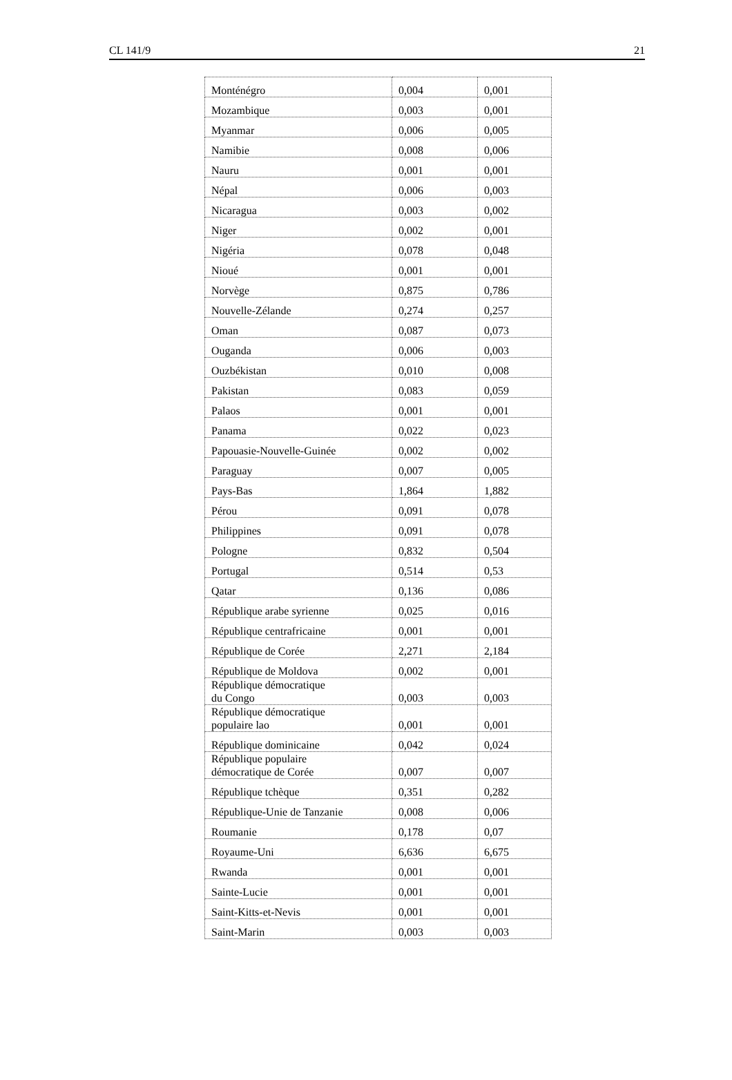CL 141/9 21
| Monténégro | 0,004 | 0,001 |
| Mozambique | 0,003 | 0,001 |
| Myanmar | 0,006 | 0,005 |
| Namibie | 0,008 | 0,006 |
| Nauru | 0,001 | 0,001 |
| Népal | 0,006 | 0,003 |
| Nicaragua | 0,003 | 0,002 |
| Niger | 0,002 | 0,001 |
| Nigéria | 0,078 | 0,048 |
| Nioué | 0,001 | 0,001 |
| Norvège | 0,875 | 0,786 |
| Nouvelle-Zélande | 0,274 | 0,257 |
| Oman | 0,087 | 0,073 |
| Ouganda | 0,006 | 0,003 |
| Ouzbékistan | 0,010 | 0,008 |
| Pakistan | 0,083 | 0,059 |
| Palaos | 0,001 | 0,001 |
| Panama | 0,022 | 0,023 |
| Papouasie-Nouvelle-Guinée | 0,002 | 0,002 |
| Paraguay | 0,007 | 0,005 |
| Pays-Bas | 1,864 | 1,882 |
| Pérou | 0,091 | 0,078 |
| Philippines | 0,091 | 0,078 |
| Pologne | 0,832 | 0,504 |
| Portugal | 0,514 | 0,53 |
| Qatar | 0,136 | 0,086 |
| République arabe syrienne | 0,025 | 0,016 |
| République centrafricaine | 0,001 | 0,001 |
| République de Corée | 2,271 | 2,184 |
| République de Moldova | 0,002 | 0,001 |
| République démocratique du Congo | 0,003 | 0,003 |
| République démocratique populaire lao | 0,001 | 0,001 |
| République dominicaine | 0,042 | 0,024 |
| République populaire démocratique de Corée | 0,007 | 0,007 |
| République tchèque | 0,351 | 0,282 |
| République-Unie de Tanzanie | 0,008 | 0,006 |
| Roumanie | 0,178 | 0,07 |
| Royaume-Uni | 6,636 | 6,675 |
| Rwanda | 0,001 | 0,001 |
| Sainte-Lucie | 0,001 | 0,001 |
| Saint-Kitts-et-Nevis | 0,001 | 0,001 |
| Saint-Marin | 0,003 | 0,003 |